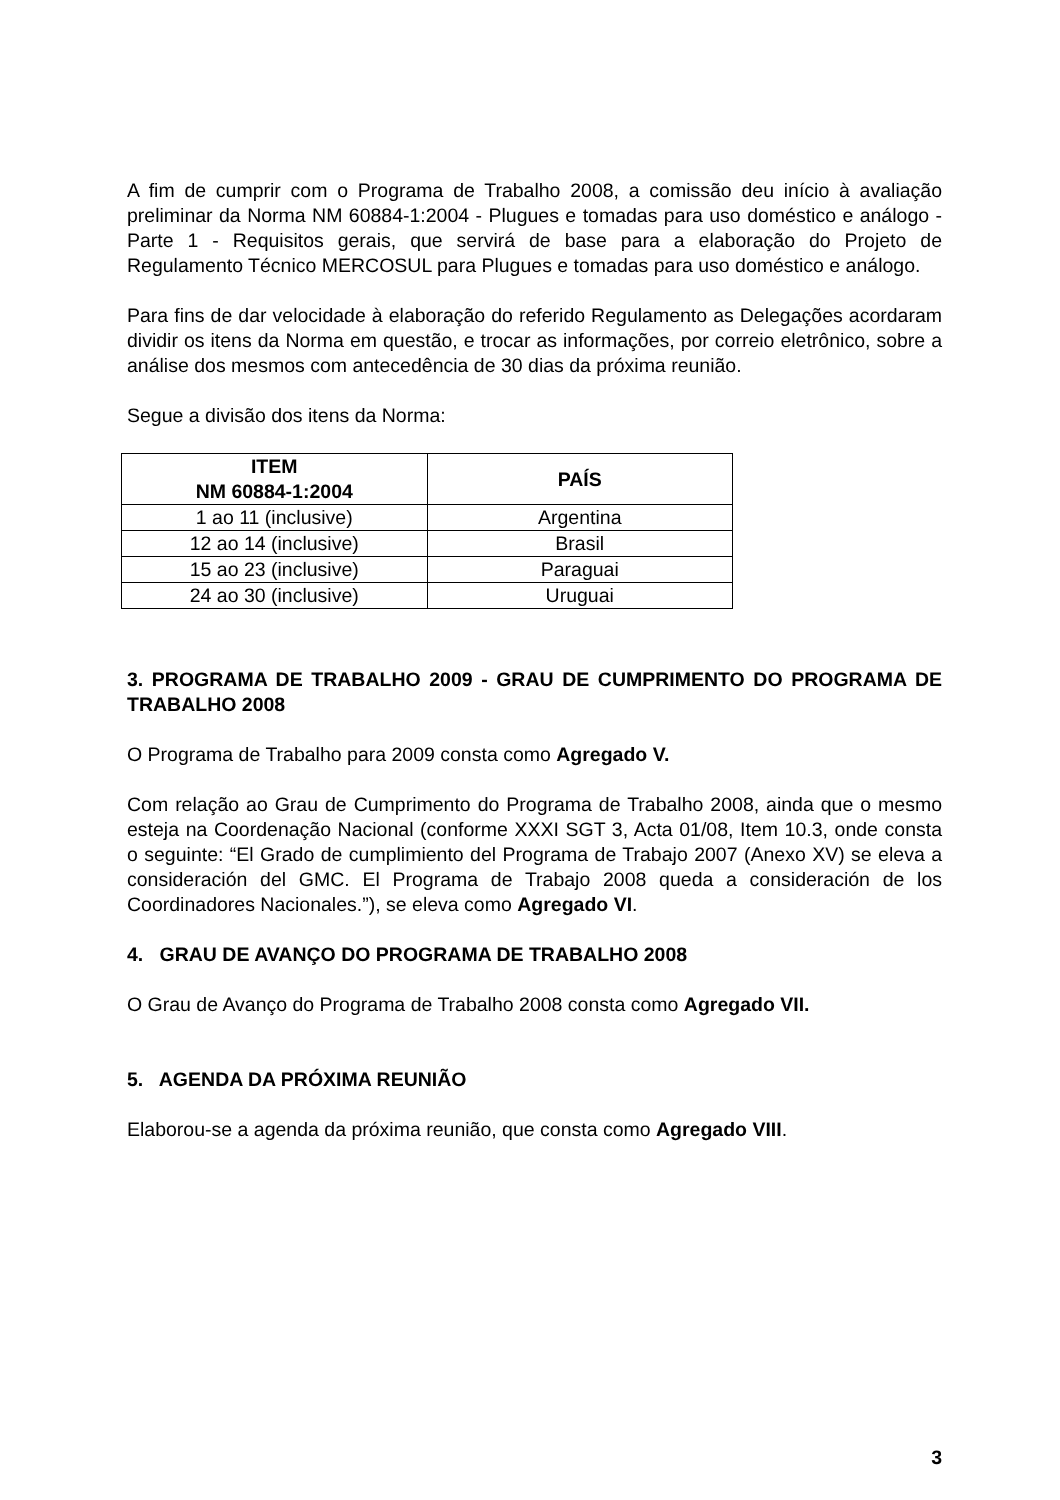A fim de cumprir com o Programa de Trabalho 2008, a comissão deu início à avaliação preliminar da Norma NM 60884-1:2004 - Plugues e tomadas para uso doméstico e análogo - Parte 1 - Requisitos gerais, que servirá de base para a elaboração do Projeto de Regulamento Técnico MERCOSUL para Plugues e tomadas para uso doméstico e análogo.
Para fins de dar velocidade à elaboração do referido Regulamento as Delegações acordaram dividir os itens da Norma em questão, e trocar as informações, por correio eletrônico, sobre a análise dos mesmos com antecedência de 30 dias da próxima reunião.
Segue a divisão dos itens da Norma:
| ITEM NM 60884-1:2004 | PAÍS |
| --- | --- |
| 1 ao 11 (inclusive) | Argentina |
| 12 ao 14 (inclusive) | Brasil |
| 15 ao 23 (inclusive) | Paraguai |
| 24 ao 30 (inclusive) | Uruguai |
3. PROGRAMA DE TRABALHO 2009 - GRAU DE CUMPRIMENTO DO PROGRAMA DE TRABALHO 2008
O Programa de Trabalho para 2009 consta como Agregado V.
Com relação ao Grau de Cumprimento do Programa de Trabalho 2008, ainda que o mesmo esteja na Coordenação Nacional (conforme XXXI SGT 3, Acta 01/08, Item 10.3, onde consta o seguinte: “El Grado de cumplimiento del Programa de Trabajo 2007 (Anexo XV) se eleva a consideración del GMC. El Programa de Trabajo 2008 queda a consideración de los Coordinadores Nacionales.”), se eleva como Agregado VI.
4. GRAU DE AVANÇO DO PROGRAMA DE TRABALHO 2008
O Grau de Avanço do Programa de Trabalho 2008 consta como Agregado VII.
5. AGENDA DA PRÓXIMA REUNIÃO
Elaborou-se a agenda da próxima reunião, que consta como Agregado VIII.
3